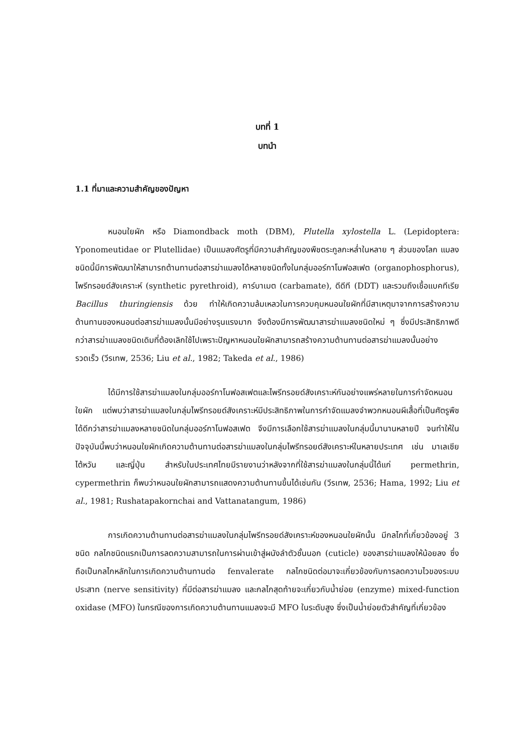บทที่ 1
บทนำ
1.1 ที่มาและความสำคัญของปัญหา
หนอนใยผัก หรือ Diamondback moth (DBM), Plutella xylostella L. (Lepidoptera: Yponomeutidae or Plutellidae) เป็นแมลงศัตรูที่มีความสำคัญของพืชตระกูลกะหล่ำในหลาย ๆ ส่วนของโลก แมลงชนิดนี้มีการพัฒนาให้สามารถต้านทานต่อสารฆ่าแมลงได้หลายชนิดทั้งในกลุ่มออร์กาโนฟอสเฟต (organophosphorus), ไพรีทรอยด์สังเคราะห์ (synthetic pyrethroid), คาร์บาเมต (carbamate), ดีดีที (DDT) และรวมถึงเชื้อแบคทีเรีย Bacillus thuringiensis ด้วย ทำให้เกิดความล้มเหลวในการควบคุมหนอนใยผักที่มีสาเหตุมาจากการสร้างความต้านทานของหนอนต่อสารฆ่าแมลงนั้นมีอย่างรุนแรงมาก จึงต้องมีการพัฒนาสารฆ่าแมลงชนิดใหม่ ๆ ซึ่งมีประสิทธิภาพดีกว่าสารฆ่าแมลงชนิดเดิมที่ต้องเลิกใช้ไปเพราะปัญหาหนอนใยผักสามารถสร้างความต้านทานต่อสารฆ่าแมลงนั้นอย่างรวดเร็ว (วีรเทพ, 2536; Liu et al., 1982; Takeda et al., 1986)
ได้มีการใช้สารฆ่าแมลงในกลุ่มออร์กาโนฟอสเฟตและไพรีทรอยด์สังเคราะห์กันอย่างแพร่หลายในการกำจัดหนอนใยผัก แต่พบว่าสารฆ่าแมลงในกลุ่มไพรีทรอยด์สังเคราะห์มีประสิทธิภาพในการกำจัดแมลงจำพวกหนอนผีเสื้อที่เป็นศัตรูพืชได้ดีกว่าสารฆ่าแมลงหลายชนิดในกลุ่มออร์กาโนฟอสเฟต จึงมีการเลือกใช้สารฆ่าแมลงในกลุ่มนี้มานานหลายปี จนทำให้ในปัจจุบันนี้พบว่าหนอนใยผักเกิดความต้านทานต่อสารฆ่าแมลงในกลุ่มไพรีทรอยด์สังเคราะห์ในหลายประเทศ เช่น มาเลเซีย ไต้หวัน และญี่ปุ่น สำหรับในประเทศไทยมีรายงานว่าหลังจากที่ใช้สารฆ่าแมลงในกลุ่มนี้ได้แก่ permethrin, cypermethrin ก็พบว่าหนอนใยผักสามารถแสดงความต้านทานขึ้นได้เช่นกัน (วีรเทพ, 2536; Hama, 1992; Liu et al., 1981; Rushatapakornchai and Vattanatangum, 1986)
การเกิดความต้านทานต่อสารฆ่าแมลงในกลุ่มไพรีทรอยด์สังเคราะห์ของหนอนใยผักนั้น มีกลไกที่เกี่ยวข้องอยู่ 3 ชนิด กลไกชนิดแรกเป็นการลดความสามารถในการผ่านเข้าสู่ผนังลำตัวชั้นนอก (cuticle) ของสารฆ่าแมลงให้น้อยลง ซึ่งถือเป็นกลไกหลักในการเกิดความต้านทานต่อ fenvalerate กลไกชนิดต่อมาจะเกี่ยวข้องกับการลดความไวของระบบประสาท (nerve sensitivity) ที่มีต่อสารฆ่าแมลง และกลไกสุดท้ายจะเกี่ยวกับน้ำย่อย (enzyme) mixed-function oxidase (MFO) ในกรณีของการเกิดความต้านทานแมลงจะมี MFO ในระดับสูง ซึ่งเป็นน้ำย่อยตัวสำคัญที่เกี่ยวข้อง